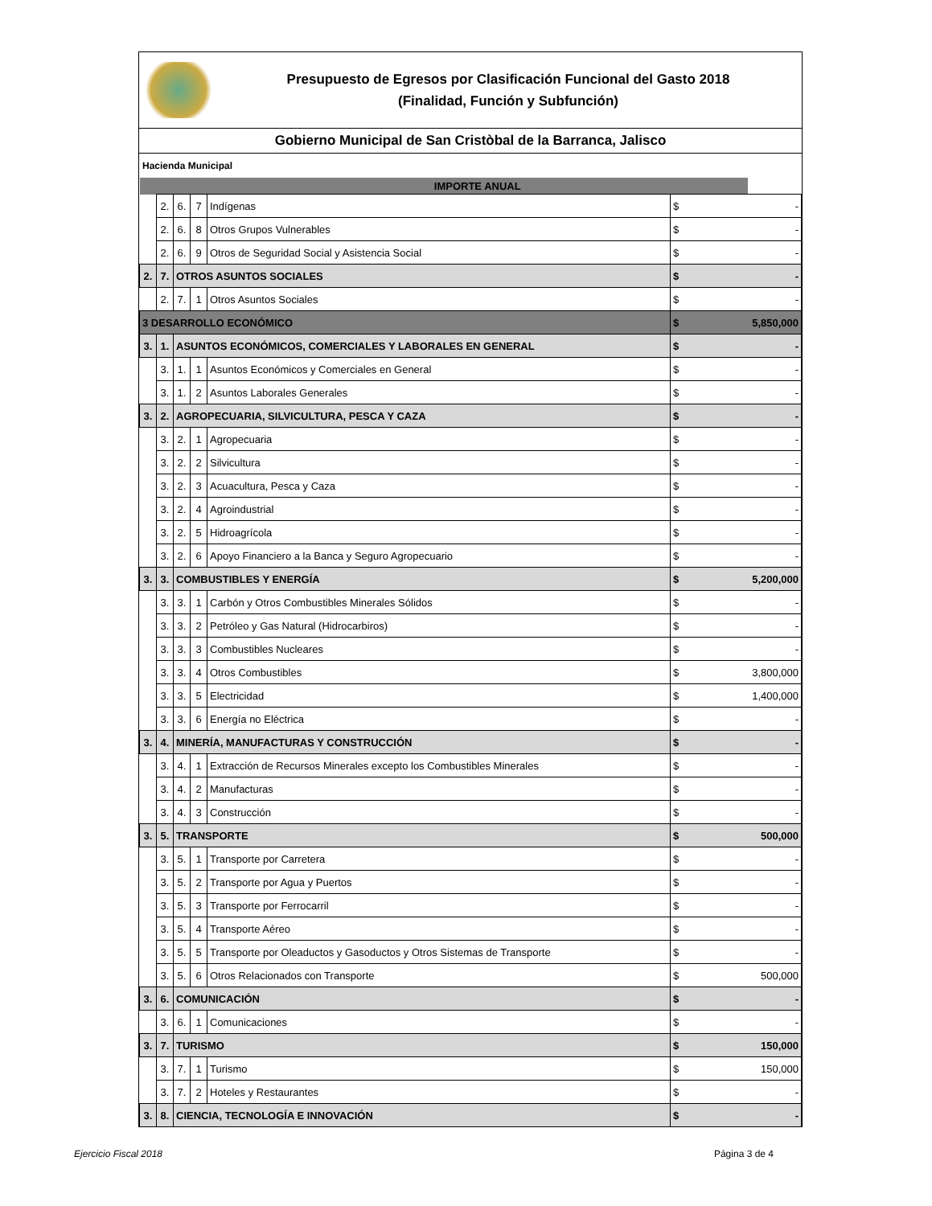Presupuesto de Egresos por Clasificación Funcional del Gasto 2018
(Finalidad, Función y Subfunción)
Gobierno Municipal de San Cristòbal de la Barranca, Jalisco
Hacienda Municipal
| | | | | IMPORTE ANUAL | | |
| | 2. | 6. | 7 | Indígenas | $ | - |
| | 2. | 6. | 8 | Otros Grupos Vulnerables | $ | - |
| | 2. | 6. | 9 | Otros de Seguridad Social y Asistencia Social | $ | - |
| 2. | 7. | OTROS ASUNTOS SOCIALES | | | $ | - |
| | 2. | 7. | 1 | Otros Asuntos Sociales | $ | - |
| 3 DESARROLLO ECONÓMICO | | | | | $ | 5,850,000 |
| 3. | 1. | ASUNTOS ECONÓMICOS, COMERCIALES Y LABORALES EN GENERAL | | | $ | - |
| | 3. | 1. | 1 | Asuntos Económicos y Comerciales en General | $ | - |
| | 3. | 1. | 2 | Asuntos Laborales Generales | $ | - |
| 3. | 2. | AGROPECUARIA, SILVICULTURA, PESCA Y CAZA | | | $ | - |
| | 3. | 2. | 1 | Agropecuaria | $ | - |
| | 3. | 2. | 2 | Silvicultura | $ | - |
| | 3. | 2. | 3 | Acuacultura, Pesca y Caza | $ | - |
| | 3. | 2. | 4 | Agroindustrial | $ | - |
| | 3. | 2. | 5 | Hidroagrícola | $ | - |
| | 3. | 2. | 6 | Apoyo Financiero a la Banca y Seguro Agropecuario | $ | - |
| 3. | 3. | COMBUSTIBLES Y ENERGÍA | | | $ | 5,200,000 |
| | 3. | 3. | 1 | Carbón y Otros Combustibles Minerales Sólidos | $ | - |
| | 3. | 3. | 2 | Petróleo y Gas Natural (Hidrocarbiros) | $ | - |
| | 3. | 3. | 3 | Combustibles Nucleares | $ | - |
| | 3. | 3. | 4 | Otros Combustibles | $ | 3,800,000 |
| | 3. | 3. | 5 | Electricidad | $ | 1,400,000 |
| | 3. | 3. | 6 | Energía no Eléctrica | $ | - |
| 3. | 4. | MINERÍA, MANUFACTURAS Y CONSTRUCCIÓN | | | $ | - |
| | 3. | 4. | 1 | Extracción de Recursos Minerales excepto los Combustibles Minerales | $ | - |
| | 3. | 4. | 2 | Manufacturas | $ | - |
| | 3. | 4. | 3 | Construcción | $ | - |
| 3. | 5. | TRANSPORTE | | | $ | 500,000 |
| | 3. | 5. | 1 | Transporte por Carretera | $ | - |
| | 3. | 5. | 2 | Transporte por Agua y Puertos | $ | - |
| | 3. | 5. | 3 | Transporte por Ferrocarril | $ | - |
| | 3. | 5. | 4 | Transporte Aéreo | $ | - |
| | 3. | 5. | 5 | Transporte por Oleaductos y Gasoductos y Otros Sistemas de Transporte | $ | - |
| | 3. | 5. | 6 | Otros Relacionados con Transporte | $ | 500,000 |
| 3. | 6. | COMUNICACIÓN | | | $ | - |
| | 3. | 6. | 1 | Comunicaciones | $ | - |
| 3. | 7. | TURISMO | | | $ | 150,000 |
| | 3. | 7. | 1 | Turismo | $ | 150,000 |
| | 3. | 7. | 2 | Hoteles y Restaurantes | $ | - |
| 3. | 8. | CIENCIA, TECNOLOGÍA E INNOVACIÓN | | | $ | - |
Ejercicio Fiscal 2018 Página 3 de 4